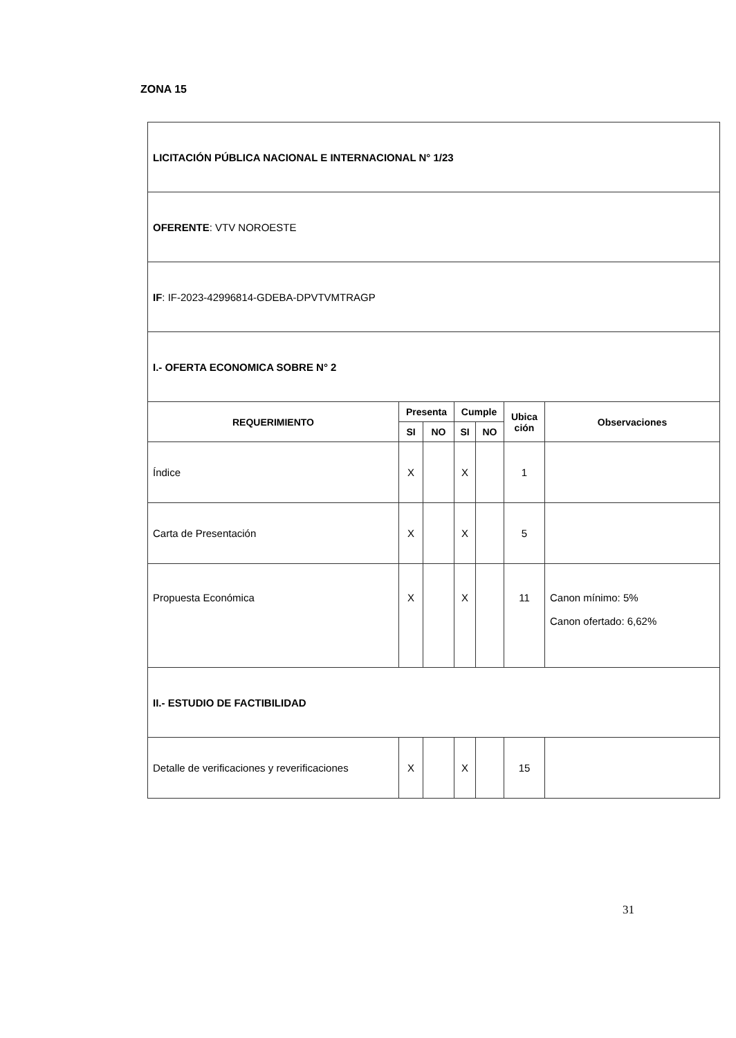ZONA 15
| LICITACIÓN PÚBLICA NACIONAL E INTERNACIONAL N° 1/23 | | | | | | |
| OFERENTE : VTV NOROESTE | | | | | | |
| IF : IF-2023-42996814-GDEBA-DPVTVMTRAGP | | | | | | |
| I.- OFERTA ECONOMICA SOBRE N° 2 | | | | | | |
| REQUERIMIENTO | Presenta | | Cumple | | Ubica ción | Observaciones |
| | SI | NO | SI | NO | | |
| Índice | X | | X | | 1 | |
| Carta de Presentación | X | | X | | 5 | |
| Propuesta Económica | X | | X | | 11 | Canon mínimo: 5% Canon ofertado: 6,62% |
| II.- ESTUDIO DE FACTIBILIDAD | | | | | | |
| Detalle de verificaciones y reverificaciones | X | | X | | 15 | |
31